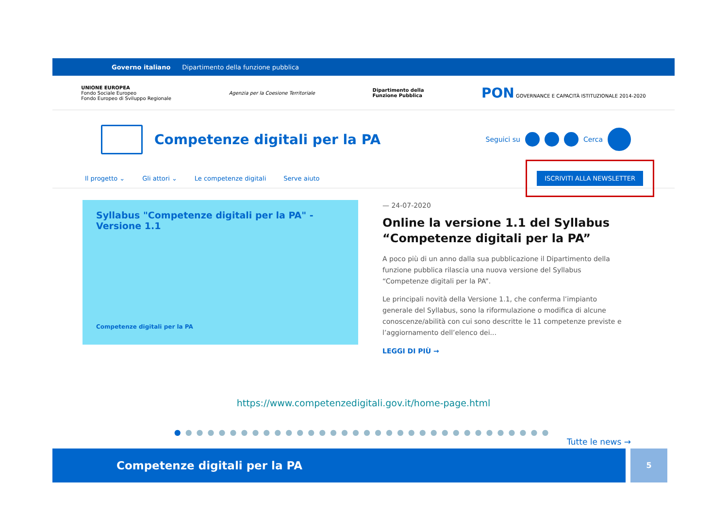Governo italiano Dipartimento della funzione pubblica
UNIONE EUROPEA
Fondo Sociale Europeo
Fondo Europeo di Sviluppo Regionale
Agenzia per la Coesione Territoriale
Dipartimento della
Funzione Pubblica
PON GOVERNANCE E CAPACITÀ ISTITUZIONALE 2014-2020
Competenze digitali per la PA
Seguici su Cerca
Il progetto ⌄ Gli attori ⌄ Le competenze digitali Serve aiuto ISCRIVITI ALLA NEWSLETTER
Syllabus "Competenze digitali per la PA" - Versione 1.1
Competenze digitali per la PA
— 24-07-2020
Online la versione 1.1 del Syllabus “Competenze digitali per la PA”
A poco più di un anno dalla sua pubblicazione il Dipartimento della funzione pubblica rilascia una nuova versione del Syllabus “Competenze digitali per la PA”.
Le principali novità della Versione 1.1, che conferma l’impianto generale del Syllabus, sono la riformulazione o modifica di alcune conoscenze/abilità con cui sono descritte le 11 competenze previste e l’aggiornamento dell’elenco dei...
LEGGI DI PIÙ →
https://www.competenzedigitali.gov.it/home-page.html
●●●●●●●●●●●●●●●●●●●●●●●●●●●●●●●●●●
Tutte le news →
Competenze digitali per la PA
5